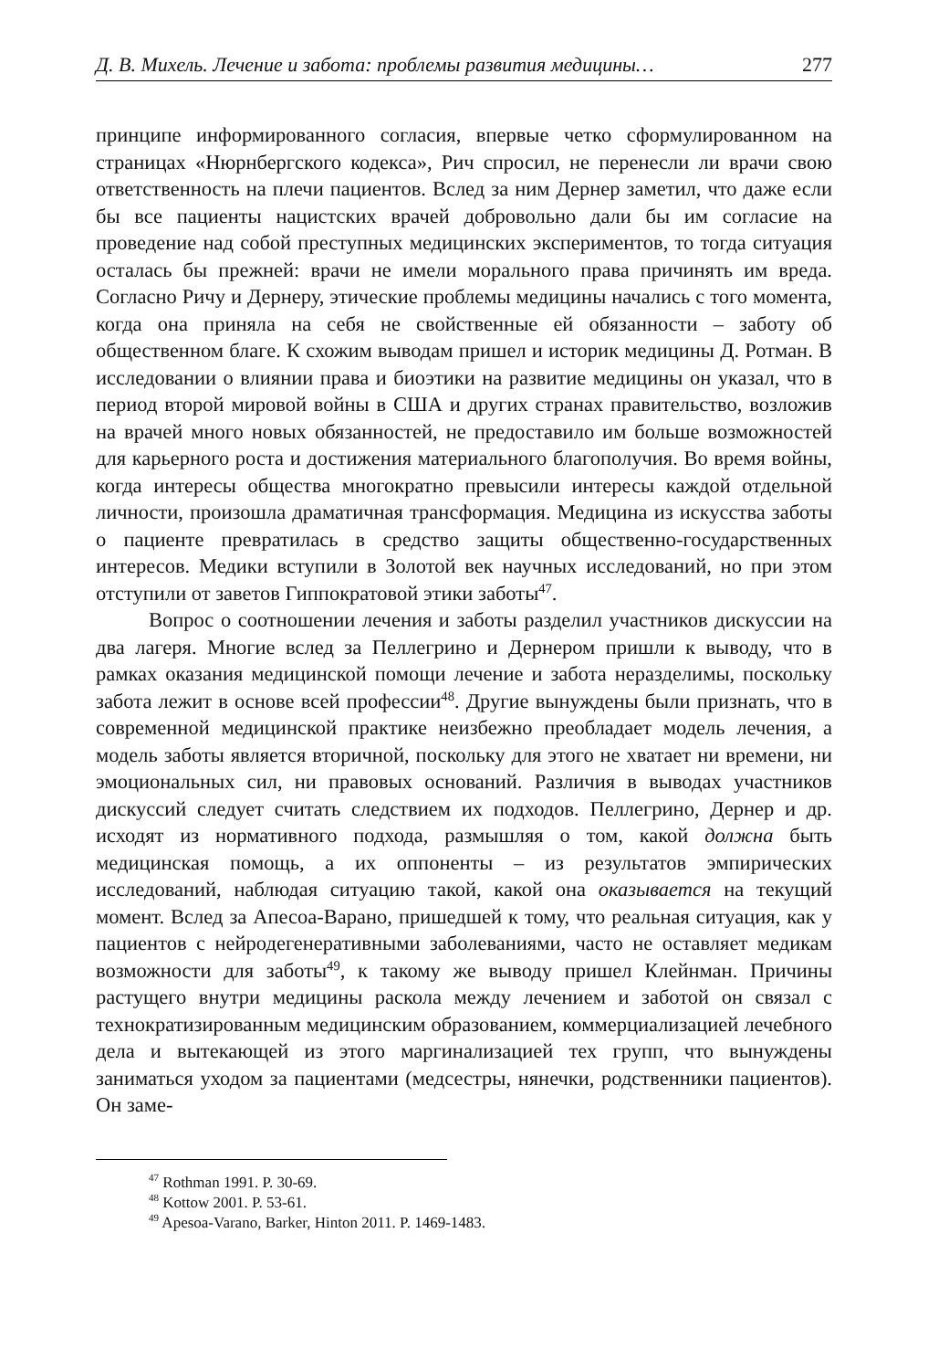Д. В. Михель. Лечение и забота: проблемы развития медицины… 277
принципе информированного согласия, впервые четко сформулированном на страницах «Нюрнбергского кодекса», Рич спросил, не перенесли ли врачи свою ответственность на плечи пациентов. Вслед за ним Дернер заметил, что даже если бы все пациенты нацистских врачей добровольно дали бы им согласие на проведение над собой преступных медицинских экспериментов, то тогда ситуация осталась бы прежней: врачи не имели морального права причинять им вреда. Согласно Ричу и Дернеру, этические проблемы медицины начались с того момента, когда она приняла на себя не свойственные ей обязанности – заботу об общественном благе. К схожим выводам пришел и историк медицины Д. Ротман. В исследовании о влиянии права и биоэтики на развитие медицины он указал, что в период второй мировой войны в США и других странах правительство, возложив на врачей много новых обязанностей, не предоставило им больше возможностей для карьерного роста и достижения материального благополучия. Во время войны, когда интересы общества многократно превысили интересы каждой отдельной личности, произошла драматичная трансформация. Медицина из искусства заботы о пациенте превратилась в средство защиты общественно-государственных интересов. Медики вступили в Золотой век научных исследований, но при этом отступили от заветов Гиппократовой этики заботы<sup>47</sup>.
Вопрос о соотношении лечения и заботы разделил участников дискуссии на два лагеря. Многие вслед за Пеллегрино и Дернером пришли к выводу, что в рамках оказания медицинской помощи лечение и забота неразделимы, поскольку забота лежит в основе всей профессии<sup>48</sup>. Другие вынуждены были признать, что в современной медицинской практике неизбежно преобладает модель лечения, а модель заботы является вторичной, поскольку для этого не хватает ни времени, ни эмоциональных сил, ни правовых оснований. Различия в выводах участников дискуссий следует считать следствием их подходов. Пеллегрино, Дернер и др. исходят из нормативного подхода, размышляя о том, какой должна быть медицинская помощь, а их оппоненты – из результатов эмпирических исследований, наблюдая ситуацию такой, какой она оказывается на текущий момент. Вслед за Апесоа-Варано, пришедшей к тому, что реальная ситуация, как у пациентов с нейродегенеративными заболеваниями, часто не оставляет медикам возможности для заботы<sup>49</sup>, к такому же выводу пришел Клейнман. Причины растущего внутри медицины раскола между лечением и заботой он связал с технократизированным медицинским образованием, коммерциализацией лечебного дела и вытекающей из этого маргинализацией тех групп, что вынуждены заниматься уходом за пациентами (медсестры, нянечки, родственники пациентов). Он заме-
<sup>47</sup> Rothman 1991. P. 30-69.
<sup>48</sup> Kottow 2001. P. 53-61.
<sup>49</sup> Apesoa-Varano, Barker, Hinton 2011. P. 1469-1483.